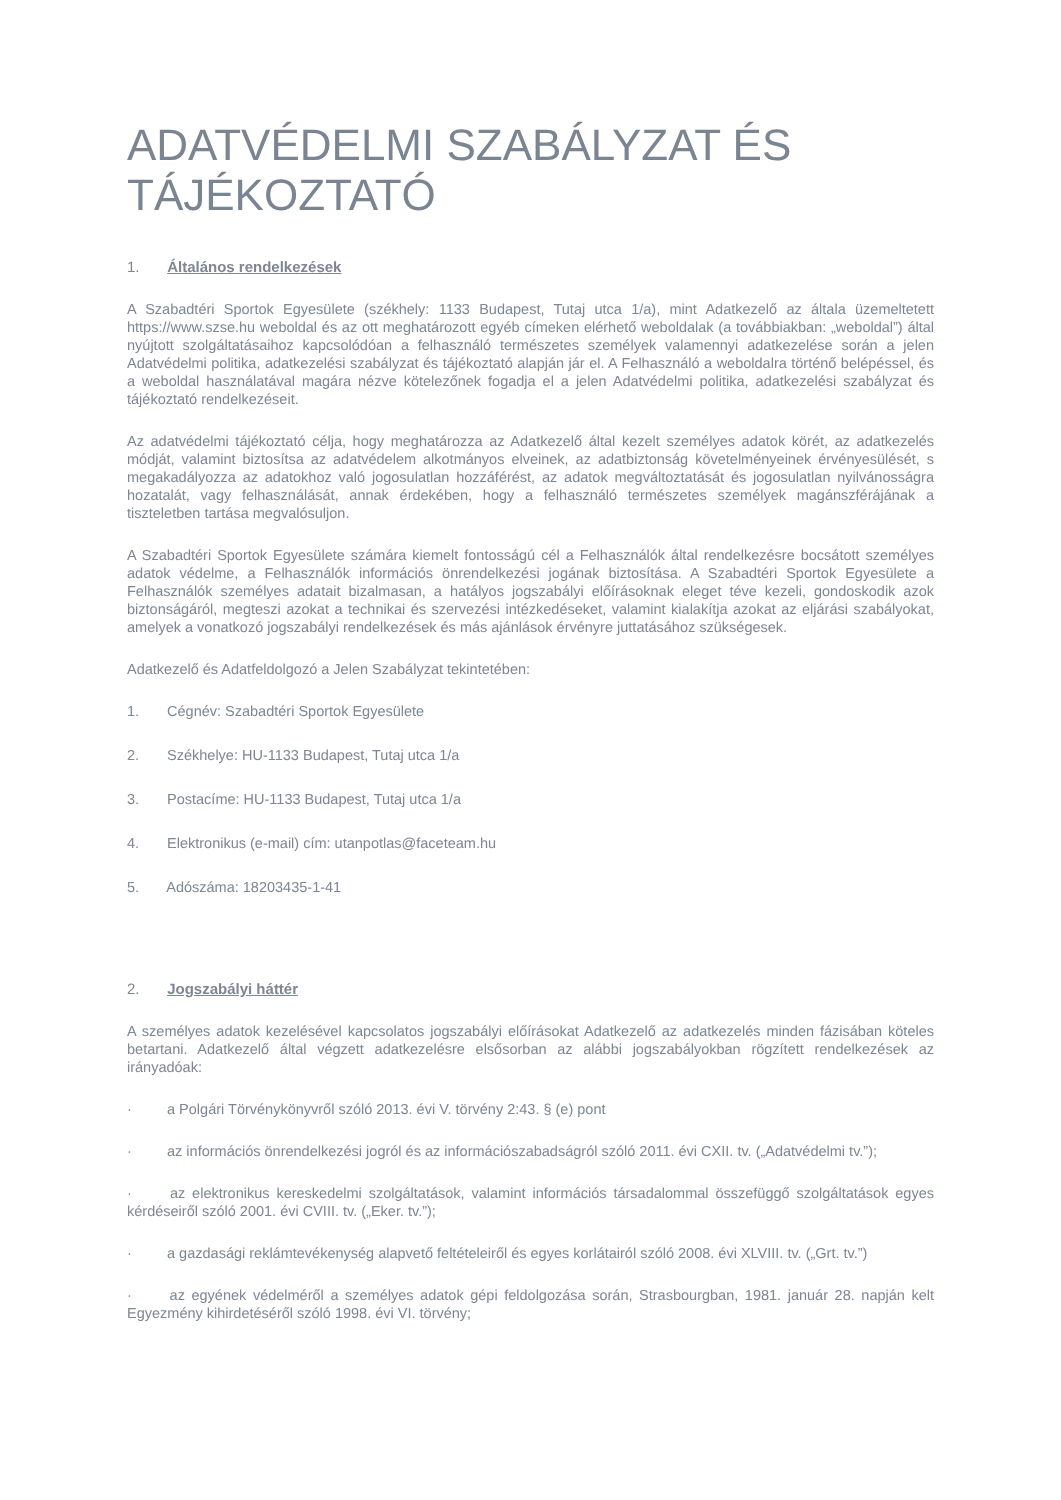ADATVÉDELMI SZABÁLYZAT ÉS TÁJÉKOZTATÓ
1. Általános rendelkezések
A Szabadtéri Sportok Egyesülete (székhely: 1133 Budapest, Tutaj utca 1/a), mint Adatkezelő az általa üzemeltetett https://www.szse.hu weboldal és az ott meghatározott egyéb címeken elérhető weboldalak (a továbbiakban: „weboldal”) által nyújtott szolgáltatásaihoz kapcsolódóan a felhasználó természetes személyek valamennyi adatkezelése során a jelen Adatvédelmi politika, adatkezelési szabályzat és tájékoztató alapján jár el. A Felhasználó a weboldalra történő belépéssel, és a weboldal használatával magára nézve kötelezőnek fogadja el a jelen Adatvédelmi politika, adatkezelési szabályzat és tájékoztató rendelkezéseit.
Az adatvédelmi tájékoztató célja, hogy meghatározza az Adatkezelő által kezelt személyes adatok körét, az adatkezelés módját, valamint biztosítsa az adatvédelem alkotmányos elveinek, az adatbiztonság követelményeinek érvényesülését, s megakadályozza az adatokhoz való jogosulatlan hozzáférést, az adatok megváltoztatását és jogosulatlan nyilvánosságra hozatalát, vagy felhasználását, annak érdekében, hogy a felhasználó természetes személyek magánszférájának a tiszteletben tartása megvalósuljon.
A Szabadtéri Sportok Egyesülete számára kiemelt fontosságú cél a Felhasználók által rendelkezésre bocsátott személyes adatok védelme, a Felhasználók információs önrendelkezési jogának biztosítása. A Szabadtéri Sportok Egyesülete a Felhasználók személyes adatait bizalmasan, a hatályos jogszabályi előírásoknak eleget téve kezeli, gondoskodik azok biztonságáról, megteszi azokat a technikai és szervezési intézkedéseket, valamint kialakítja azokat az eljárási szabályokat, amelyek a vonatkozó jogszabályi rendelkezések és más ajánlások érvényre juttatásához szükségesek.
Adatkezelő és Adatfeldolgozó a Jelen Szabályzat tekintetében:
1. Cégnév: Szabadtéri Sportok Egyesülete
2. Székhelye: HU-1133 Budapest, Tutaj utca 1/a
3. Postacíme: HU-1133 Budapest, Tutaj utca 1/a
4. Elektronikus (e-mail) cím: utanpotlas@faceteam.hu
5. Adószáma: 18203435-1-41
2. Jogszabályi háttér
A személyes adatok kezelésével kapcsolatos jogszabályi előírásokat Adatkezelő az adatkezelés minden fázisában köteles betartani. Adatkezelő által végzett adatkezelésre elsősorban az alábbi jogszabályokban rögzített rendelkezések az irányadóak:
· a Polgári Törvénykönyvről szóló 2013. évi V. törvény 2:43. § (e) pont
· az információs önrendelkezési jogról és az információszabadságról szóló 2011. évi CXII. tv. („Adatvédelmi tv.”);
· az elektronikus kereskedelmi szolgáltatások, valamint információs társadalommal összefüggő szolgáltatások egyes kérdéseiről szóló 2001. évi CVIII. tv. („Eker. tv.”);
· a gazdasági reklámtevékenység alapvető feltételeiről és egyes korlátairól szóló 2008. évi XLVIII. tv. („Grt. tv.”)
· az egyének védelméről a személyes adatok gépi feldolgozása során, Strasbourgban, 1981. január 28. napján kelt Egyezmény kihirdetéséről szóló 1998. évi VI. törvény;